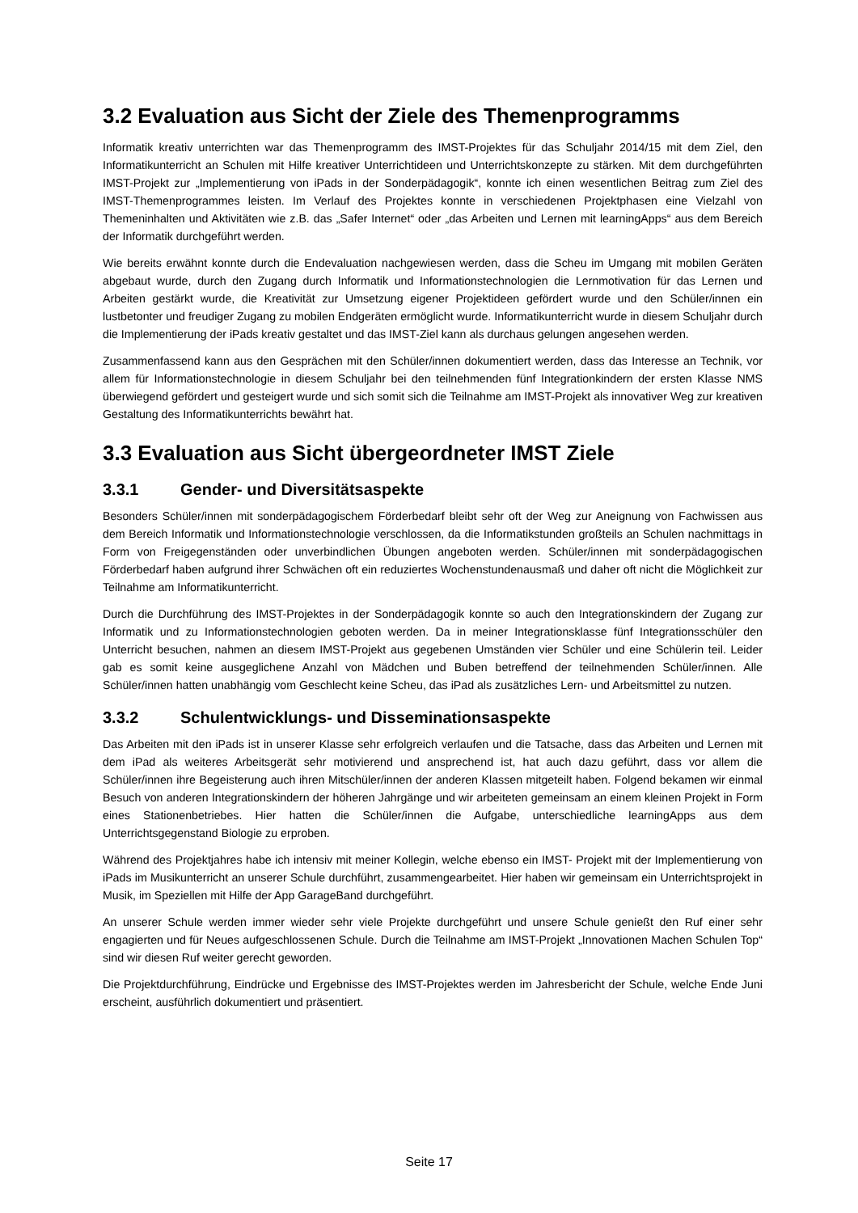3.2 Evaluation aus Sicht der Ziele des Themenprogramms
Informatik kreativ unterrichten war das Themenprogramm des IMST-Projektes für das Schuljahr 2014/15 mit dem Ziel, den Informatikunterricht an Schulen mit Hilfe kreativer Unterrichtideen und Unterrichtskonzepte zu stärken. Mit dem durchgeführten IMST-Projekt zur „Implementierung von iPads in der Sonderpädagogik“, konnte ich einen wesentlichen Beitrag zum Ziel des IMST-Themenprogrammes leisten. Im Verlauf des Projektes konnte in verschiedenen Projektphasen eine Vielzahl von Themeninhalten und Aktivitäten wie z.B. das „Safer Internet“ oder „das Arbeiten und Lernen mit learningApps“ aus dem Bereich der Informatik durchgeführt werden.
Wie bereits erwähnt konnte durch die Endevaluation nachgewiesen werden, dass die Scheu im Umgang mit mobilen Geräten abgebaut wurde, durch den Zugang durch Informatik und Informationstechnologien die Lernmotivation für das Lernen und Arbeiten gestärkt wurde, die Kreativität zur Umsetzung eigener Projektideen gefördert wurde und den Schüler/innen ein lustbetonter und freudiger Zugang zu mobilen Endgeräten ermöglicht wurde. Informatikunterricht wurde in diesem Schuljahr durch die Implementierung der iPads kreativ gestaltet und das IMST-Ziel kann als durchaus gelungen angesehen werden.
Zusammenfassend kann aus den Gesprächen mit den Schüler/innen dokumentiert werden, dass das Interesse an Technik, vor allem für Informationstechnologie in diesem Schuljahr bei den teilnehmenden fünf Integrationkindern der ersten Klasse NMS überwiegend gefördert und gesteigert wurde und sich somit sich die Teilnahme am IMST-Projekt als innovativer Weg zur kreativen Gestaltung des Informatikunterrichts bewährt hat.
3.3 Evaluation aus Sicht übergeordneter IMST Ziele
3.3.1 Gender- und Diversitätsaspekte
Besonders Schüler/innen mit sonderpädagogischem Förderbedarf bleibt sehr oft der Weg zur Aneignung von Fachwissen aus dem Bereich Informatik und Informationstechnologie verschlossen, da die Informatikstunden großteils an Schulen nachmittags in Form von Freigegenständen oder unverbindlichen Übungen angeboten werden. Schüler/innen mit sonderpädagogischen Förderbedarf haben aufgrund ihrer Schwächen oft ein reduziertes Wochenstundenausmaß und daher oft nicht die Möglichkeit zur Teilnahme am Informatikunterricht.
Durch die Durchführung des IMST-Projektes in der Sonderpädagogik konnte so auch den Integrationskindern der Zugang zur Informatik und zu Informationstechnologien geboten werden. Da in meiner Integrationsklasse fünf Integrationsschüler den Unterricht besuchen, nahmen an diesem IMST-Projekt aus gegebenen Umständen vier Schüler und eine Schülerin teil. Leider gab es somit keine ausgeglichene Anzahl von Mädchen und Buben betreffend der teilnehmenden Schüler/innen. Alle Schüler/innen hatten unabhängig vom Geschlecht keine Scheu, das iPad als zusätzliches Lern- und Arbeitsmittel zu nutzen.
3.3.2 Schulentwicklungs- und Disseminationsaspekte
Das Arbeiten mit den iPads ist in unserer Klasse sehr erfolgreich verlaufen und die Tatsache, dass das Arbeiten und Lernen mit dem iPad als weiteres Arbeitsgerät sehr motivierend und ansprechend ist, hat auch dazu geführt, dass vor allem die Schüler/innen ihre Begeisterung auch ihren Mitschüler/innen der anderen Klassen mitgeteilt haben. Folgend bekamen wir einmal Besuch von anderen Integrationskindern der höheren Jahrgänge und wir arbeiteten gemeinsam an einem kleinen Projekt in Form eines Stationenbetriebes. Hier hatten die Schüler/innen die Aufgabe, unterschiedliche learningApps aus dem Unterrichtsgegenstand Biologie zu erproben.
Während des Projektjahres habe ich intensiv mit meiner Kollegin, welche ebenso ein IMST- Projekt mit der Implementierung von iPads im Musikunterricht an unserer Schule durchführt, zusammengearbeitet. Hier haben wir gemeinsam ein Unterrichtsprojekt in Musik, im Speziellen mit Hilfe der App GarageBand durchgeführt.
An unserer Schule werden immer wieder sehr viele Projekte durchgeführt und unsere Schule genießt den Ruf einer sehr engagierten und für Neues aufgeschlossenen Schule. Durch die Teilnahme am IMST-Projekt „Innovationen Machen Schulen Top“ sind wir diesen Ruf weiter gerecht geworden.
Die Projektdurchführung, Eindrücke und Ergebnisse des IMST-Projektes werden im Jahresbericht der Schule, welche Ende Juni erscheint, ausführlich dokumentiert und präsentiert.
Seite 17